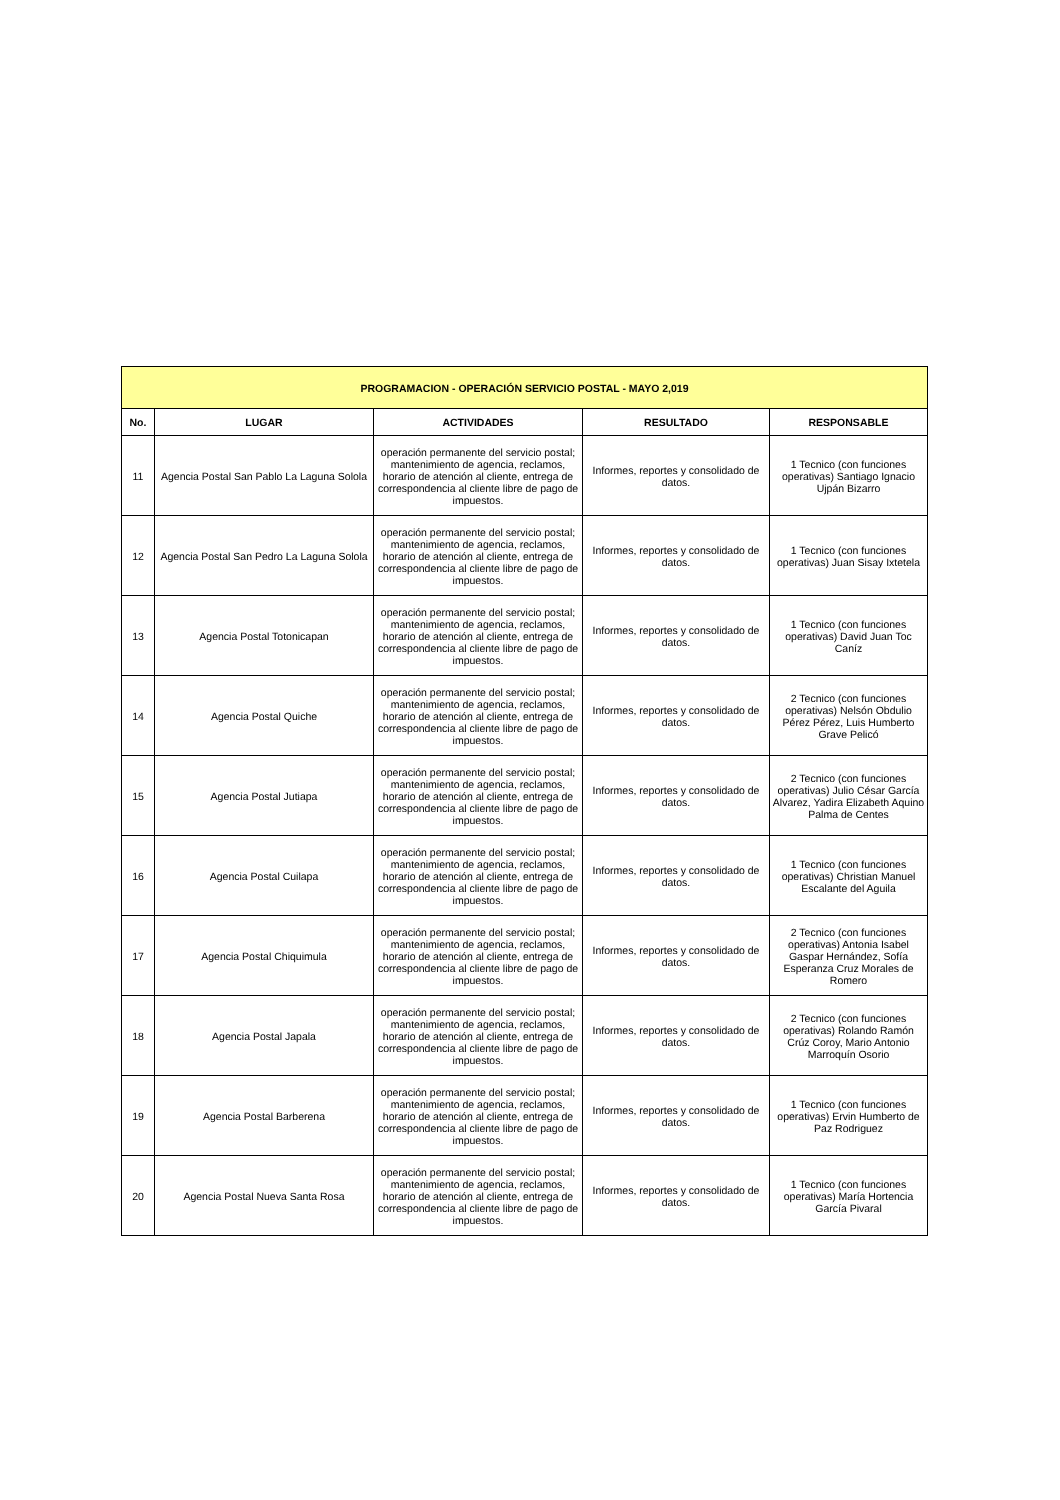| PROGRAMACION - OPERACIÓN SERVICIO POSTAL - MAYO 2,019 | | | | |
| --- | --- | --- | --- | --- |
| No. | LUGAR | ACTIVIDADES | RESULTADO | RESPONSABLE |
| 11 | Agencia Postal San Pablo La Laguna Solola | operación permanente del servicio postal; mantenimiento de agencia, reclamos, horario de atención al cliente, entrega de correspondencia al cliente libre de pago de impuestos. | Informes, reportes y consolidado de datos. | 1 Tecnico (con funciones operativas) Santiago Ignacio Ujpán Bizarro |
| 12 | Agencia Postal San Pedro La Laguna Solola | operación permanente del servicio postal; mantenimiento de agencia, reclamos, horario de atención al cliente, entrega de correspondencia al cliente libre de pago de impuestos. | Informes, reportes y consolidado de datos. | 1 Tecnico (con funciones operativas) Juan Sisay Ixtetela |
| 13 | Agencia Postal Totonicapan | operación permanente del servicio postal; mantenimiento de agencia, reclamos, horario de atención al cliente, entrega de correspondencia al cliente libre de pago de impuestos. | Informes, reportes y consolidado de datos. | 1 Tecnico (con funciones operativas) David Juan Toc Caníz |
| 14 | Agencia Postal Quiche | operación permanente del servicio postal; mantenimiento de agencia, reclamos, horario de atención al cliente, entrega de correspondencia al cliente libre de pago de impuestos. | Informes, reportes y consolidado de datos. | 2 Tecnico (con funciones operativas) Nelsón Obdulio Pérez Pérez, Luis Humberto Grave Pelicó |
| 15 | Agencia Postal Jutiapa | operación permanente del servicio postal; mantenimiento de agencia, reclamos, horario de atención al cliente, entrega de correspondencia al cliente libre de pago de impuestos. | Informes, reportes y consolidado de datos. | 2 Tecnico (con funciones operativas) Julio César García Alvarez, Yadira Elizabeth Aquino Palma de Centes |
| 16 | Agencia Postal Cuilapa | operación permanente del servicio postal; mantenimiento de agencia, reclamos, horario de atención al cliente, entrega de correspondencia al cliente libre de pago de impuestos. | Informes, reportes y consolidado de datos. | 1 Tecnico (con funciones operativas) Christian Manuel Escalante del Aguila |
| 17 | Agencia Postal Chiquimula | operación permanente del servicio postal; mantenimiento de agencia, reclamos, horario de atención al cliente, entrega de correspondencia al cliente libre de pago de impuestos. | Informes, reportes y consolidado de datos. | 2 Tecnico (con funciones operativas) Antonia Isabel Gaspar Hernández, Sofía Esperanza Cruz Morales de Romero |
| 18 | Agencia Postal Japala | operación permanente del servicio postal; mantenimiento de agencia, reclamos, horario de atención al cliente, entrega de correspondencia al cliente libre de pago de impuestos. | Informes, reportes y consolidado de datos. | 2 Tecnico (con funciones operativas) Rolando Ramón Crúz Coroy, Mario Antonio Marroquín Osorio |
| 19 | Agencia Postal Barberena | operación permanente del servicio postal; mantenimiento de agencia, reclamos, horario de atención al cliente, entrega de correspondencia al cliente libre de pago de impuestos. | Informes, reportes y consolidado de datos. | 1 Tecnico (con funciones operativas) Ervin Humberto de Paz Rodriguez |
| 20 | Agencia Postal Nueva Santa Rosa | operación permanente del servicio postal; mantenimiento de agencia, reclamos, horario de atención al cliente, entrega de correspondencia al cliente libre de pago de impuestos. | Informes, reportes y consolidado de datos. | 1 Tecnico (con funciones operativas) María Hortencia García Pivaral |